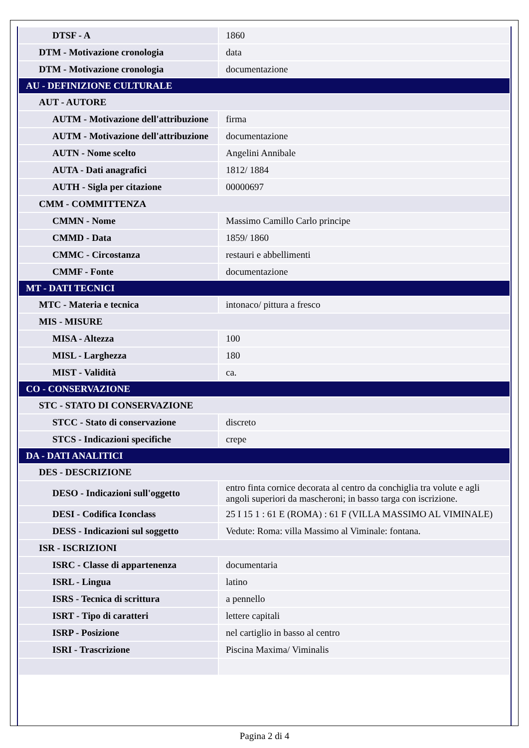| DTSF - A | 1860 |
| DTM - Motivazione cronologia | data |
| DTM - Motivazione cronologia | documentazione |
| AU - DEFINIZIONE CULTURALE | |
| AUT - AUTORE | |
| AUTM - Motivazione dell'attribuzione | firma |
| AUTM - Motivazione dell'attribuzione | documentazione |
| AUTN - Nome scelto | Angelini Annibale |
| AUTA - Dati anagrafici | 1812/ 1884 |
| AUTH - Sigla per citazione | 00000697 |
| CMM - COMMITTENZA | |
| CMMN - Nome | Massimo Camillo Carlo principe |
| CMMD - Data | 1859/ 1860 |
| CMMC - Circostanza | restauri e abbellimenti |
| CMMF - Fonte | documentazione |
| MT - DATI TECNICI | |
| MTC - Materia e tecnica | intonaco/ pittura a fresco |
| MIS - MISURE | |
| MISA - Altezza | 100 |
| MISL - Larghezza | 180 |
| MIST - Validità | ca. |
| CO - CONSERVAZIONE | |
| STC - STATO DI CONSERVAZIONE | |
| STCC - Stato di conservazione | discreto |
| STCS - Indicazioni specifiche | crepe |
| DA - DATI ANALITICI | |
| DES - DESCRIZIONE | |
| DESO - Indicazioni sull'oggetto | entro finta cornice decorata al centro da conchiglia tra volute e agli angoli superiori da mascheroni; in basso targa con iscrizione. |
| DESI - Codifica Iconclass | 25 I 15 1 : 61 E (ROMA) : 61 F (VILLA MASSIMO AL VIMINALE) |
| DESS - Indicazioni sul soggetto | Vedute: Roma: villa Massimo al Viminale: fontana. |
| ISR - ISCRIZIONI | |
| ISRC - Classe di appartenenza | documentaria |
| ISRL - Lingua | latino |
| ISRS - Tecnica di scrittura | a pennello |
| ISRT - Tipo di caratteri | lettere capitali |
| ISRP - Posizione | nel cartiglio in basso al centro |
| ISRI - Trascrizione | Piscina Maxima/ Viminalis |
Pagina 2 di 4